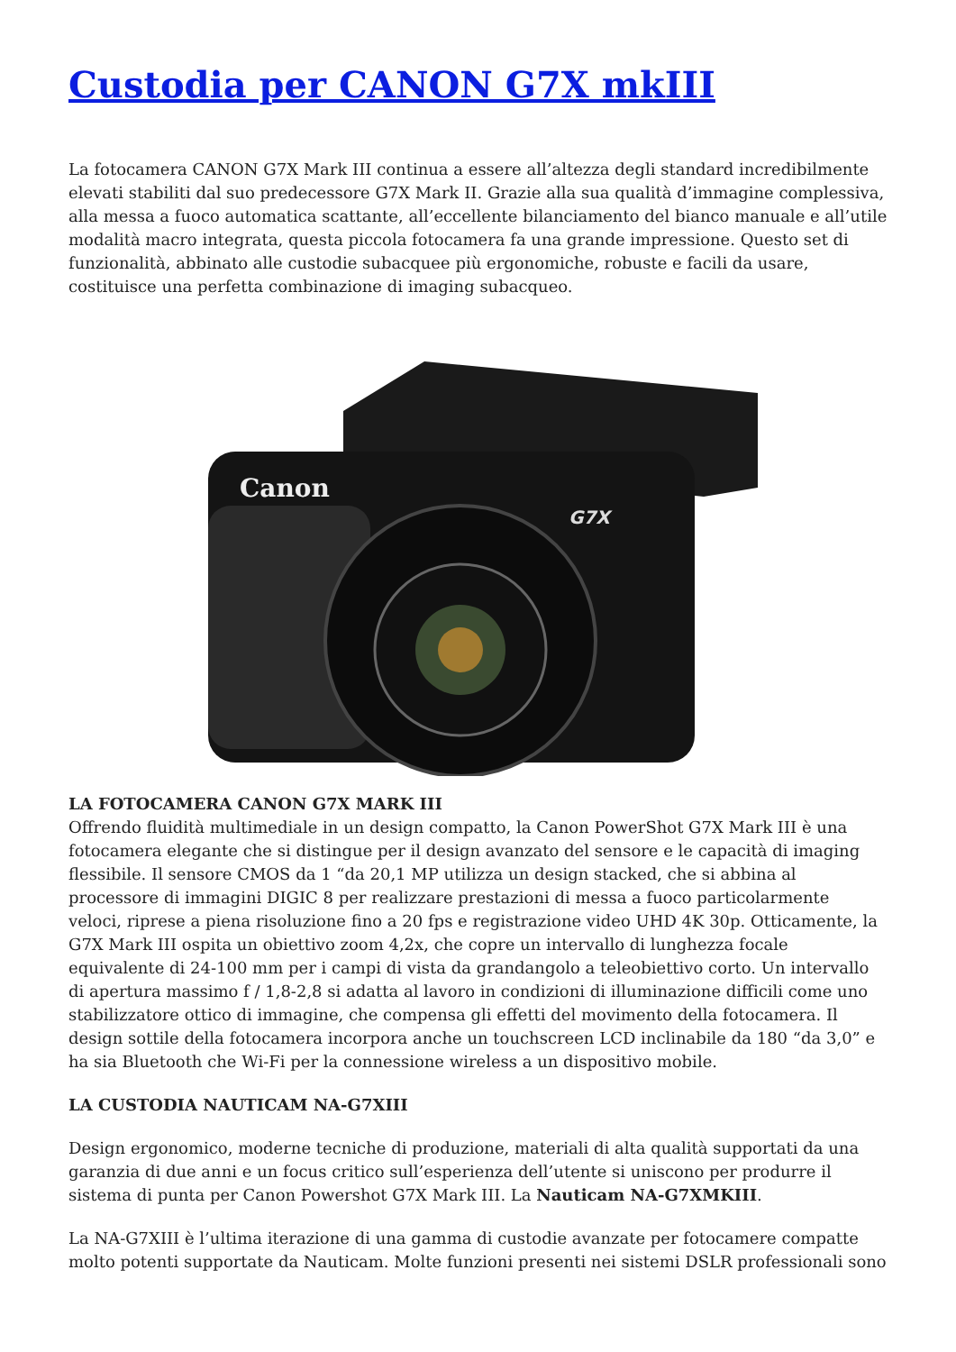Custodia per CANON G7X mkIII
La fotocamera CANON G7X Mark III continua a essere all’altezza degli standard incredibilmente elevati stabiliti dal suo predecessore G7X Mark II. Grazie alla sua qualità d’immagine complessiva, alla messa a fuoco automatica scattante, all’eccellente bilanciamento del bianco manuale e all’utile modalità macro integrata, questa piccola fotocamera fa una grande impressione. Questo set di funzionalità, abbinato alle custodie subacquee più ergonomiche, robuste e facili da usare, costituisce una perfetta combinazione di imaging subacqueo.
Canon
G7X
LA FOTOCAMERA CANON G7X MARK III
Offrendo fluidità multimediale in un design compatto, la Canon PowerShot G7X Mark III è una fotocamera elegante che si distingue per il design avanzato del sensore e le capacità di imaging flessibile. Il sensore CMOS da 1 “da 20,1 MP utilizza un design stacked, che si abbina al processore di immagini DIGIC 8 per realizzare prestazioni di messa a fuoco particolarmente veloci, riprese a piena risoluzione fino a 20 fps e registrazione video UHD 4K 30p. Otticamente, la G7X Mark III ospita un obiettivo zoom 4,2x, che copre un intervallo di lunghezza focale equivalente di 24-100 mm per i campi di vista da grandangolo a teleobiettivo corto. Un intervallo di apertura massimo f / 1,8-2,8 si adatta al lavoro in condizioni di illuminazione difficili come uno stabilizzatore ottico di immagine, che compensa gli effetti del movimento della fotocamera. Il design sottile della fotocamera incorpora anche un touchscreen LCD inclinabile da 180 “da 3,0” e ha sia Bluetooth che Wi-Fi per la connessione wireless a un dispositivo mobile.
LA CUSTODIA NAUTICAM NA-G7XIII
Design ergonomico, moderne tecniche di produzione, materiali di alta qualità supportati da una garanzia di due anni e un focus critico sull’esperienza dell’utente si uniscono per produrre il sistema di punta per Canon Powershot G7X Mark III. La Nauticam NA-G7XMKIII.
La NA-G7XIII è l’ultima iterazione di una gamma di custodie avanzate per fotocamere compatte molto potenti supportate da Nauticam. Molte funzioni presenti nei sistemi DSLR professionali sono